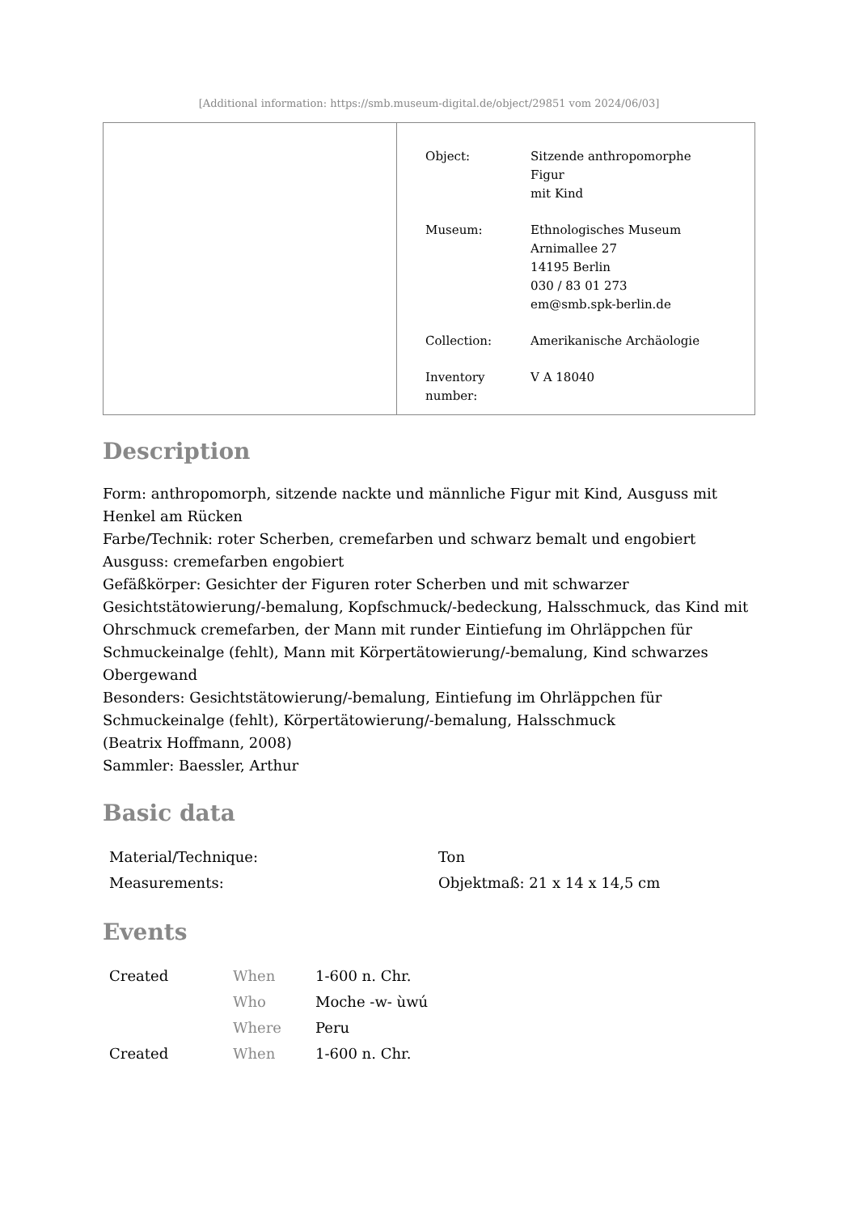[Additional information: https://smb.museum-digital.de/object/29851 vom 2024/06/03]
| Object: | Sitzende anthropomorphe Figur mit Kind |
| Museum: | Ethnologisches Museum Arnimallee 27 14195 Berlin 030 / 83 01 273 em@smb.spk-berlin.de |
| Collection: | Amerikanische Archäologie |
| Inventory number: | V A 18040 |
Description
Form: anthropomorph, sitzende nackte und männliche Figur mit Kind, Ausguss mit Henkel am Rücken
Farbe/Technik: roter Scherben, cremefarben und schwarz bemalt und engobiert
Ausguss: cremefarben engobiert
Gefäßkörper: Gesichter der Figuren roter Scherben und mit schwarzer Gesichtstätowierung/-bemalung, Kopfschmuck/-bedeckung, Halsschmuck, das Kind mit Ohrschmuck cremefarben, der Mann mit runder Eintiefung im Ohrläppchen für Schmuckeinalge (fehlt), Mann mit Körpertätowierung/-bemalung, Kind schwarzes Obergewand
Besonders: Gesichtstätowierung/-bemalung, Eintiefung im Ohrläppchen für Schmuckeinalge (fehlt), Körpertätowierung/-bemalung, Halsschmuck
(Beatrix Hoffmann, 2008)
Sammler: Baessler, Arthur
Basic data
| Material/Technique: | Ton |
| Measurements: | Objektmaß: 21 x 14 x 14,5 cm |
Events
| Created | When | 1-600 n. Chr. |
| | Who | Moche -w- ùwú |
| | Where | Peru |
| Created | When | 1-600 n. Chr. |